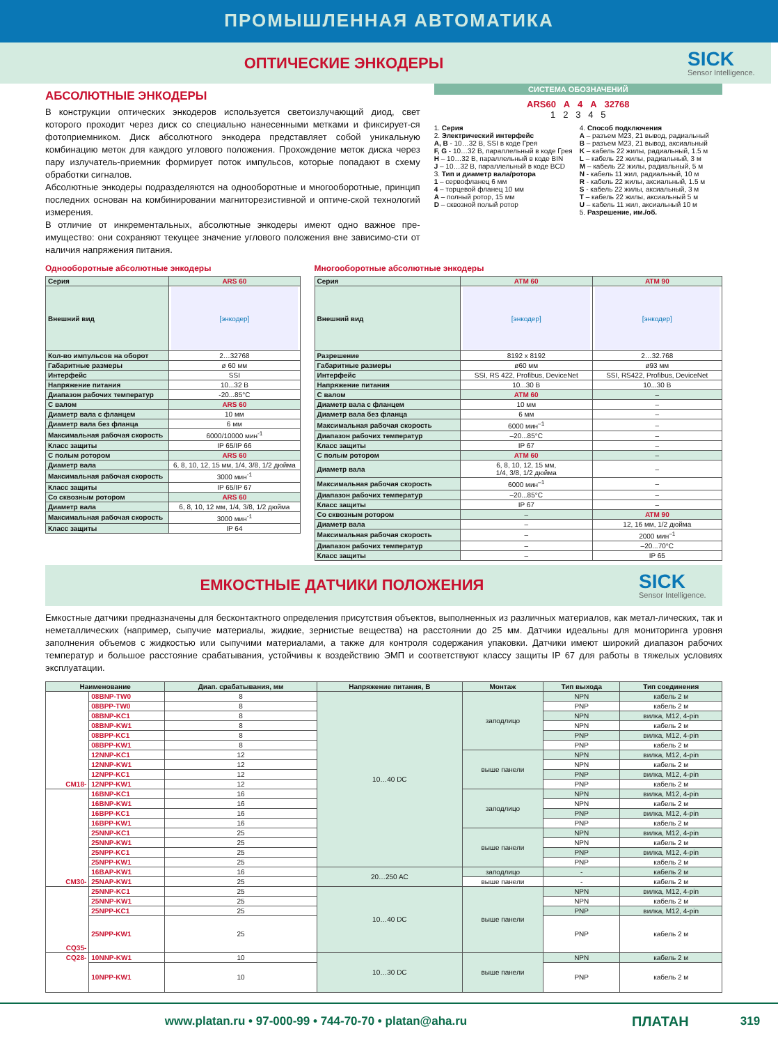ПРОМЫШЛЕННАЯ АВТОМАТИКА
ОПТИЧЕСКИЕ ЭНКОДЕРЫ
SICK
Sensor Intelligence.
АБСОЛЮТНЫЕ ЭНКОДЕРЫ
В конструкции оптических энкодеров используется светоизлучающий диод, свет которого проходит через диск со специально нанесенными метками и фиксирует-ся фотоприемником. Диск абсолютного энкодера представляет собой уникальную комбинацию меток для каждого углового положения. Прохождение меток диска через пару излучатель-приемник формирует поток импульсов, которые попадают в схему обработки сигналов.
Абсолютные энкодеры подразделяются на однооборотные и многооборотные, принцип последних основан на комбинировании магниторезистивной и оптиче-ской технологий измерения.
В отличие от инкрементальных, абсолютные энкодеры имеют одно важное пре-имущество: они сохраняют текущее значение углового положения вне зависимо-сти от наличия напряжения питания.
СИСТЕМА ОБОЗНАЧЕНИЙ
ARS60 A 4 A 32768
1 2 3 4 5
1. Серия
2. Электрический интерфейс
A, B - 10…32 В, SSI в коде Грея
F, G - 10…32 В, параллельный в коде Грея
H – 10…32 В, параллельный в коде BIN
J – 10…32 В, параллельный в коде BCD
3. Тип и диаметр вала/ротора
1 – сервофланец 6 мм
4 – торцевой фланец 10 мм
A – полный ротор, 15 мм
D – сквозной полый ротор
4. Способ подключения
A – разъем M23, 21 вывод, радиальный
B – разъем M23, 21 вывод, аксиальный
K – кабель 22 жилы, радиальный, 1.5 м
L – кабель 22 жилы, радиальный, 3 м
M – кабель 22 жилы, радиальный, 5 м
N - кабель 11 жил, радиальный, 10 м
R - кабель 22 жилы, аксиальный, 1.5 м
S - кабель 22 жилы, аксиальный, 3 м
T – кабель 22 жилы, аксиальный 5 м
U – кабель 11 жил, аксиальный 10 м
5. Разрешение, им./об.
Однооборотные абсолютные энкодеры
| Серия | ARS 60 |
| Внешний вид | [энкодер] |
| Кол-во импульсов на оборот | 2…32768 |
| Габаритные размеры | ø 60 мм |
| Интерфейс | SSI |
| Напряжение питания | 10...32 В |
| Диапазон рабочих температур | -20...85°C |
| С валом | ARS 60 |
| Диаметр вала с фланцем | 10 мм |
| Диаметр вала без фланца | 6 мм |
| Максимальная рабочая скорость | 6000/10000 мин<sup>-1</sup> |
| Класс защиты | IP 65/IP 66 |
| С полым ротором | ARS 60 |
| Диаметр вала | 6, 8, 10, 12, 15 мм, 1/4, 3/8, 1/2 дюйма |
| Максимальная рабочая скорость | 3000 мин<sup>-1</sup> |
| Класс защиты | IP 65/IP 67 |
| Со сквозным ротором | ARS 60 |
| Диаметр вала | 6, 8, 10, 12 мм, 1/4, 3/8, 1/2 дюйма |
| Максимальная рабочая скорость | 3000 мин<sup>-1</sup> |
| Класс защиты | IP 64 |
Многооборотные абсолютные энкодеры
| Серия | ATM 60 | ATM 90 |
| Внешний вид | [энкодер] | [энкодер] |
| Разрешение | 8192 x 8192 | 2…32.768 |
| Габаритные размеры | ø60 мм | ø93 мм |
| Интерфейс | SSI, RS 422, Profibus, DeviceNet | SSI, RS422, Profibus, DeviceNet |
| Напряжение питания | 10...30 В | 10...30 В |
| С валом | ATM 60 | – |
| Диаметр вала с фланцем | 10 мм | – |
| Диаметр вала без фланца | 6 мм | – |
| Максимальная рабочая скорость | 6000 мин<sup>–1</sup> | – |
| Диапазон рабочих температур | –20...85°C | – |
| Класс защиты | IP 67 | – |
| С полым ротором | ATM 60 | – |
| Диаметр вала | 6, 8, 10, 12, 15 мм, 1/4, 3/8, 1/2 дюйма | – |
| Максимальная рабочая скорость | 6000 мин<sup>–1</sup> | – |
| Диапазон рабочих температур | –20...85°C | – |
| Класс защиты | IP 67 | – |
| Со сквозным ротором | – | ATM 90 |
| Диаметр вала | – | 12, 16 мм, 1/2 дюйма |
| Максимальная рабочая скорость | – | 2000 мин<sup>–1</sup> |
| Диапазон рабочих температур | – | –20...70°C |
| Класс защиты | – | IP 65 |
ЕМКОСТНЫЕ ДАТЧИКИ ПОЛОЖЕНИЯ
SICK
Sensor Intelligence.
Емкостные датчики предназначены для бесконтактного определения присутствия объектов, выполненных из различных материалов, как метал-лических, так и неметаллических (например, сыпучие материалы, жидкие, зернистые вещества) на расстоянии до 25 мм. Датчики идеальны для мониторинга уровня заполнения объемов с жидкостью или сыпучими материалами, а также для контроля содержания упаковки. Датчики имеют широкий диапазон рабочих температур и большое расстояние срабатывания, устойчивы к воздействию ЭМП и соответствуют классу защиты IP 67 для работы в тяжелых условиях эксплуатации.
| Наименование | | Диап. срабатывания, мм | Напряжение питания, В | Монтаж | Тип выхода | Тип соединения |
| --- | --- | --- | --- | --- | --- | --- |
| CM18- | 08BNP-TW0 | 8 | 10…40 DC | заподлицо | NPN | кабель 2 м |
| | 08BPP-TW0 | 8 | | | PNP | кабель 2 м |
| | 08BNP-KC1 | 8 | | | NPN | вилка, M12, 4-pin |
| | 08BNP-KW1 | 8 | | | NPN | кабель 2 м |
| | 08BPP-KC1 | 8 | | | PNP | вилка, M12, 4-pin |
| | 08BPP-KW1 | 8 | | | PNP | кабель 2 м |
| | 12NNP-KC1 | 12 | | выше панели | NPN | вилка, M12, 4-pin |
| | 12NNP-KW1 | 12 | | | NPN | кабель 2 м |
| | 12NPP-KC1 | 12 | | | PNP | вилка, M12, 4-pin |
| | 12NPP-KW1 | 12 | | | PNP | кабель 2 м |
| CM30- | 16BNP-KC1 | 16 | | заподлицо | NPN | вилка, M12, 4-pin |
| | 16BNP-KW1 | 16 | | | NPN | кабель 2 м |
| | 16BPP-KC1 | 16 | | | PNP | вилка, M12, 4-pin |
| | 16BPP-KW1 | 16 | | | PNP | кабель 2 м |
| | 25NNP-KC1 | 25 | | выше панели | NPN | вилка, M12, 4-pin |
| | 25NNP-KW1 | 25 | | | NPN | кабель 2 м |
| | 25NPP-KC1 | 25 | | | PNP | вилка, M12, 4-pin |
| | 25NPP-KW1 | 25 | | | PNP | кабель 2 м |
| | 16BAP-KW1 | 16 | 20…250 AC | заподлицо | - | кабель 2 м |
| | 25NAP-KW1 | 25 | | выше панели | - | кабель 2 м |
| CQ35- | 25NNP-KC1 | 25 | 10…40 DC | выше панели | NPN | вилка, M12, 4-pin |
| | 25NNP-KW1 | 25 | | | NPN | кабель 2 м |
| | 25NPP-KC1 | 25 | | | PNP | вилка, M12, 4-pin |
| | 25NPP-KW1 | 25 | | | PNP | кабель 2 м |
| CQ28- | 10NNP-KW1 | 10 | 10…30 DC | выше панели | NPN | кабель 2 м |
| | 10NPP-KW1 | 10 | | | PNP | кабель 2 м |
www.platan.ru • 97-000-99 • 744-70-70 • platan@aha.ru
ПЛАТАН
319